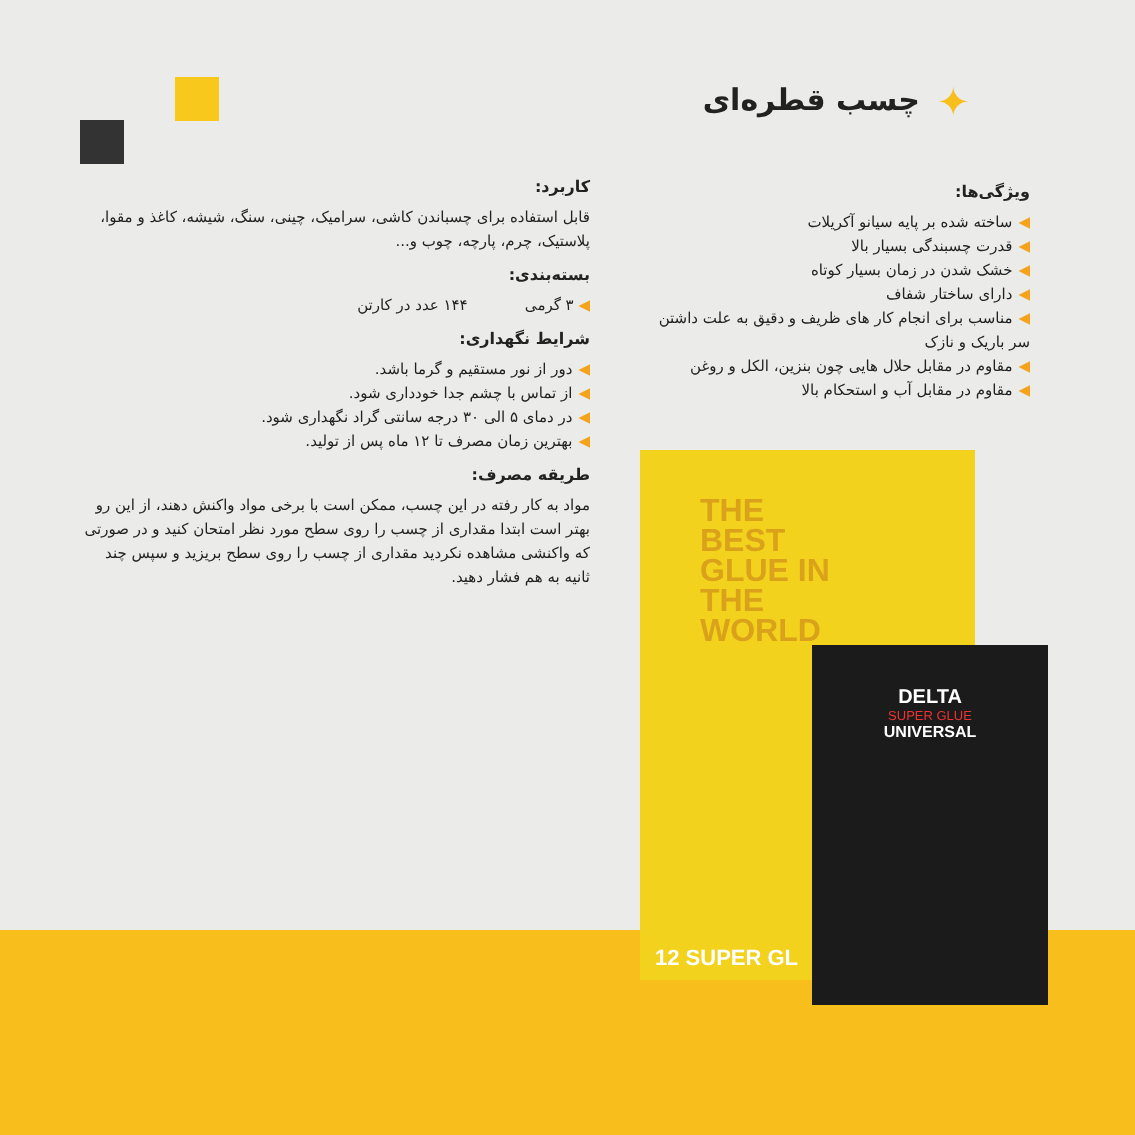✦ چسب قطره‌ای
ویژگی‌ها:
◀ساخته شده بر پایه سیانو آکریلات
◀قدرت چسبندگی بسیار بالا
◀خشک شدن در زمان بسیار کوتاه
◀دارای ساختار شفاف
◀مناسب برای انجام کار های ظریف و دقیق به علت داشتن سر باریک و نازک
◀مقاوم در مقابل حلال هایی چون بنزین، الکل و روغن
◀مقاوم در مقابل آب و استحکام بالا
کاربرد:
قابل استفاده برای چسباندن کاشی، سرامیک، چینی، سنگ، شیشه، کاغذ و مقوا، پلاستیک، چرم، پارچه، چوب و...
بسته‌بندی:
◀ ۳ گرمی ۱۴۴ عدد در کارتن
شرایط نگهداری:
◀دور از نور مستقیم و گرما باشد.
◀از تماس با چشم جدا خودداری شود.
◀در دمای ۵ الی ۳۰ درجه سانتی گراد نگهداری شود.
◀بهترین زمان مصرف تا ۱۲ ماه پس از تولید.
طریقه مصرف:
مواد به کار رفته در این چسب، ممکن است با برخی مواد واکنش دهند، از این رو بهتر است ابتدا مقداری از چسب را روی سطح مورد نظر امتحان کنید و در صورتی که واکنشی مشاهده نکردید مقداری از چسب را روی سطح بریزید و سپس چند ثانیه به هم فشار دهید.
THE
BEST
GLUE IN
THE
WORLD
DELTA
SUPER GLUE
UNIVERSAL
12 SUPER GL